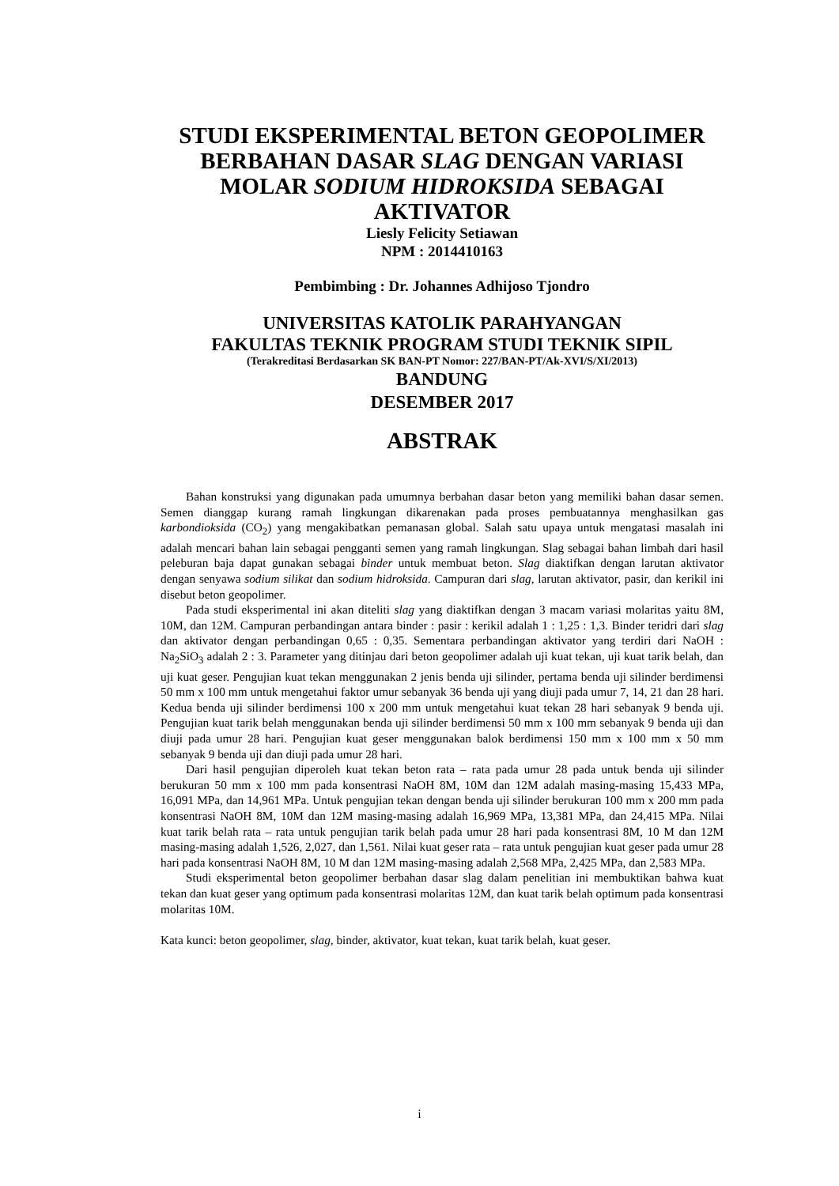STUDI EKSPERIMENTAL BETON GEOPOLIMER
BERBAHAN DASAR SLAG DENGAN VARIASI
MOLAR SODIUM HIDROKSIDA SEBAGAI
AKTIVATOR
Liesly Felicity Setiawan
NPM : 2014410163
Pembimbing : Dr. Johannes Adhijoso Tjondro
UNIVERSITAS KATOLIK PARAHYANGAN
FAKULTAS TEKNIK PROGRAM STUDI TEKNIK SIPIL
(Terakreditasi Berdasarkan SK BAN-PT Nomor: 227/BAN-PT/Ak-XVI/S/XI/2013)
BANDUNG
DESEMBER 2017
ABSTRAK
Bahan konstruksi yang digunakan pada umumnya berbahan dasar beton yang memiliki bahan dasar semen. Semen dianggap kurang ramah lingkungan dikarenakan pada proses pembuatannya menghasilkan gas karbondioksida (CO<sub>2</sub>) yang mengakibatkan pemanasan global. Salah satu upaya untuk mengatasi masalah ini adalah mencari bahan lain sebagai pengganti semen yang ramah lingkungan. Slag sebagai bahan limbah dari hasil peleburan baja dapat gunakan sebagai binder untuk membuat beton. Slag diaktifkan dengan larutan aktivator dengan senyawa sodium silikat dan sodium hidroksida. Campuran dari slag, larutan aktivator, pasir, dan kerikil ini disebut beton geopolimer.
Pada studi eksperimental ini akan diteliti slag yang diaktifkan dengan 3 macam variasi molaritas yaitu 8M, 10M, dan 12M. Campuran perbandingan antara binder : pasir : kerikil adalah 1 : 1,25 : 1,3. Binder teridri dari slag dan aktivator dengan perbandingan 0,65 : 0,35. Sementara perbandingan aktivator yang terdiri dari NaOH : Na<sub>2</sub>SiO<sub>3</sub> adalah 2 : 3. Parameter yang ditinjau dari beton geopolimer adalah uji kuat tekan, uji kuat tarik belah, dan uji kuat geser. Pengujian kuat tekan menggunakan 2 jenis benda uji silinder, pertama benda uji silinder berdimensi 50 mm x 100 mm untuk mengetahui faktor umur sebanyak 36 benda uji yang diuji pada umur 7, 14, 21 dan 28 hari. Kedua benda uji silinder berdimensi 100 x 200 mm untuk mengetahui kuat tekan 28 hari sebanyak 9 benda uji. Pengujian kuat tarik belah menggunakan benda uji silinder berdimensi 50 mm x 100 mm sebanyak 9 benda uji dan diuji pada umur 28 hari. Pengujian kuat geser menggunakan balok berdimensi 150 mm x 100 mm x 50 mm sebanyak 9 benda uji dan diuji pada umur 28 hari.
Dari hasil pengujian diperoleh kuat tekan beton rata – rata pada umur 28 pada untuk benda uji silinder berukuran 50 mm x 100 mm pada konsentrasi NaOH 8M, 10M dan 12M adalah masing-masing 15,433 MPa, 16,091 MPa, dan 14,961 MPa. Untuk pengujian tekan dengan benda uji silinder berukuran 100 mm x 200 mm pada konsentrasi NaOH 8M, 10M dan 12M masing-masing adalah 16,969 MPa, 13,381 MPa, dan 24,415 MPa. Nilai kuat tarik belah rata – rata untuk pengujian tarik belah pada umur 28 hari pada konsentrasi 8M, 10 M dan 12M masing-masing adalah 1,526, 2,027, dan 1,561. Nilai kuat geser rata – rata untuk pengujian kuat geser pada umur 28 hari pada konsentrasi NaOH 8M, 10 M dan 12M masing-masing adalah 2,568 MPa, 2,425 MPa, dan 2,583 MPa.
Studi eksperimental beton geopolimer berbahan dasar slag dalam penelitian ini membuktikan bahwa kuat tekan dan kuat geser yang optimum pada konsentrasi molaritas 12M, dan kuat tarik belah optimum pada konsentrasi molaritas 10M.
Kata kunci: beton geopolimer, slag, binder, aktivator, kuat tekan, kuat tarik belah, kuat geser.
i